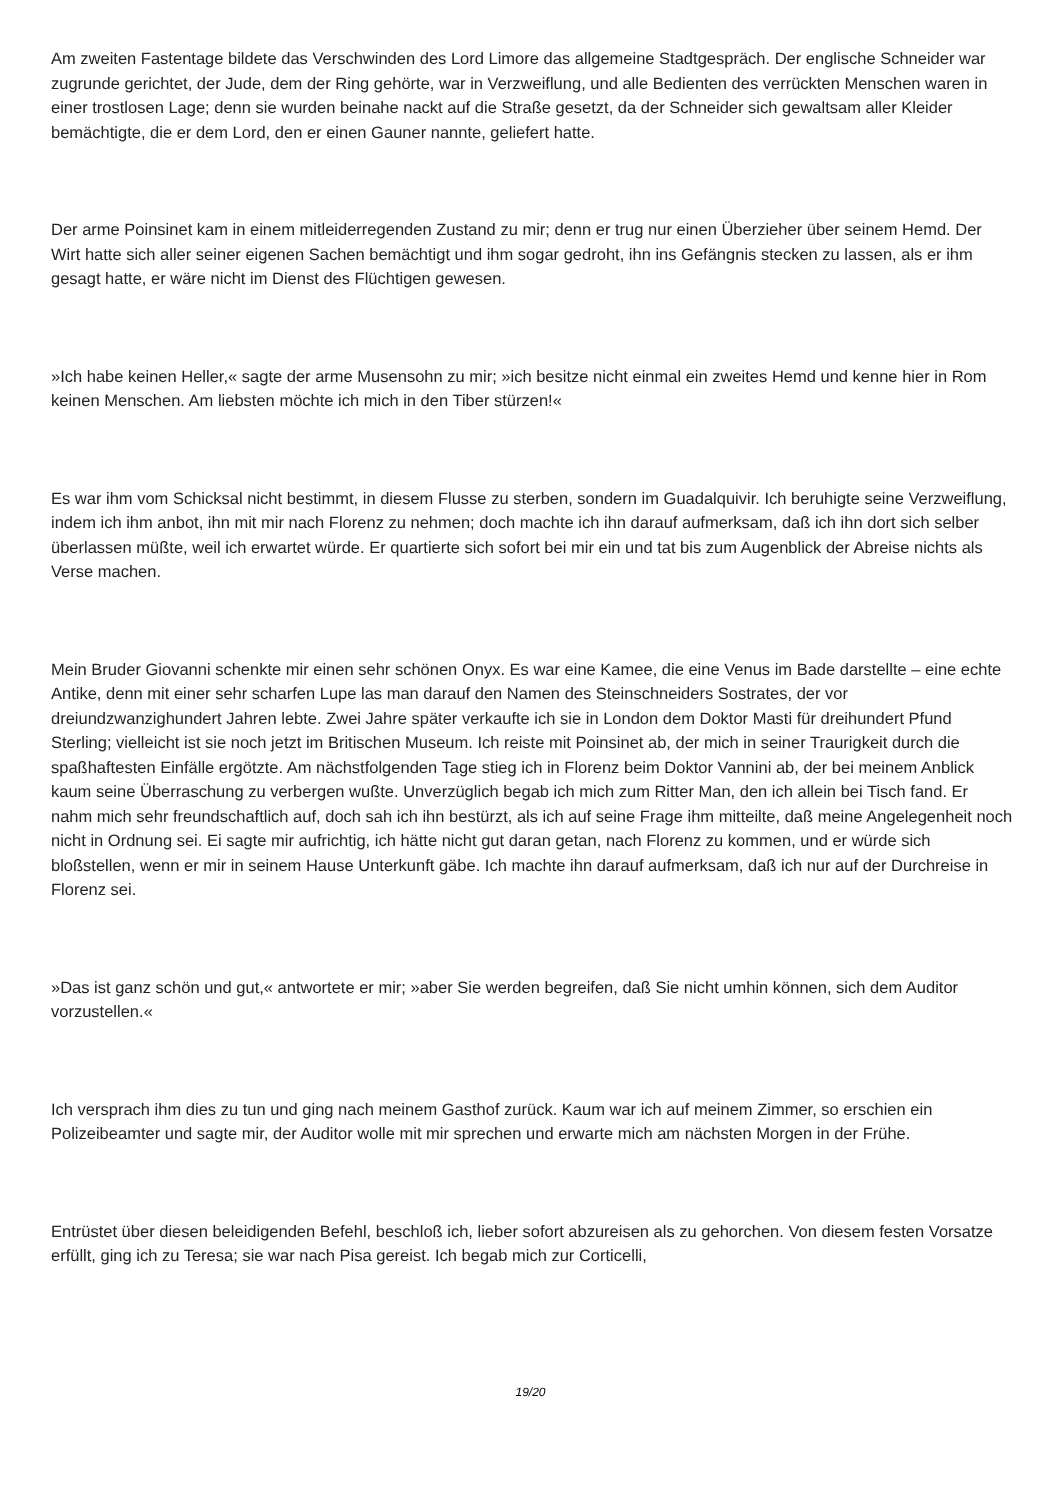Am zweiten Fastentage bildete das Verschwinden des Lord Limore das allgemeine Stadtgespräch. Der englische Schneider war zugrunde gerichtet, der Jude, dem der Ring gehörte, war in Verzweiflung, und alle Bedienten des verrückten Menschen waren in einer trostlosen Lage; denn sie wurden beinahe nackt auf die Straße gesetzt, da der Schneider sich gewaltsam aller Kleider bemächtigte, die er dem Lord, den er einen Gauner nannte, geliefert hatte.
Der arme Poinsinet kam in einem mitleiderregenden Zustand zu mir; denn er trug nur einen Überzieher über seinem Hemd. Der Wirt hatte sich aller seiner eigenen Sachen bemächtigt und ihm sogar gedroht, ihn ins Gefängnis stecken zu lassen, als er ihm gesagt hatte, er wäre nicht im Dienst des Flüchtigen gewesen.
»Ich habe keinen Heller,« sagte der arme Musensohn zu mir; »ich besitze nicht einmal ein zweites Hemd und kenne hier in Rom keinen Menschen. Am liebsten möchte ich mich in den Tiber stürzen!«
Es war ihm vom Schicksal nicht bestimmt, in diesem Flusse zu sterben, sondern im Guadalquivir. Ich beruhigte seine Verzweiflung, indem ich ihm anbot, ihn mit mir nach Florenz zu nehmen; doch machte ich ihn darauf aufmerksam, daß ich ihn dort sich selber überlassen müßte, weil ich erwartet würde. Er quartierte sich sofort bei mir ein und tat bis zum Augenblick der Abreise nichts als Verse machen.
Mein Bruder Giovanni schenkte mir einen sehr schönen Onyx. Es war eine Kamee, die eine Venus im Bade darstellte – eine echte Antike, denn mit einer sehr scharfen Lupe las man darauf den Namen des Steinschneiders Sostrates, der vor dreiundzwanzighundert Jahren lebte. Zwei Jahre später verkaufte ich sie in London dem Doktor Masti für dreihundert Pfund Sterling; vielleicht ist sie noch jetzt im Britischen Museum. Ich reiste mit Poinsinet ab, der mich in seiner Traurigkeit durch die spaßhaftesten Einfälle ergötzte. Am nächstfolgenden Tage stieg ich in Florenz beim Doktor Vannini ab, der bei meinem Anblick kaum seine Überraschung zu verbergen wußte. Unverzüglich begab ich mich zum Ritter Man, den ich allein bei Tisch fand. Er nahm mich sehr freundschaftlich auf, doch sah ich ihn bestürzt, als ich auf seine Frage ihm mitteilte, daß meine Angelegenheit noch nicht in Ordnung sei. Ei sagte mir aufrichtig, ich hätte nicht gut daran getan, nach Florenz zu kommen, und er würde sich bloßstellen, wenn er mir in seinem Hause Unterkunft gäbe. Ich machte ihn darauf aufmerksam, daß ich nur auf der Durchreise in Florenz sei.
»Das ist ganz schön und gut,« antwortete er mir; »aber Sie werden begreifen, daß Sie nicht umhin können, sich dem Auditor vorzustellen.«
Ich versprach ihm dies zu tun und ging nach meinem Gasthof zurück. Kaum war ich auf meinem Zimmer, so erschien ein Polizeibeamter und sagte mir, der Auditor wolle mit mir sprechen und erwarte mich am nächsten Morgen in der Frühe.
Entrüstet über diesen beleidigenden Befehl, beschloß ich, lieber sofort abzureisen als zu gehorchen. Von diesem festen Vorsatze erfüllt, ging ich zu Teresa; sie war nach Pisa gereist. Ich begab mich zur Corticelli,
19/20